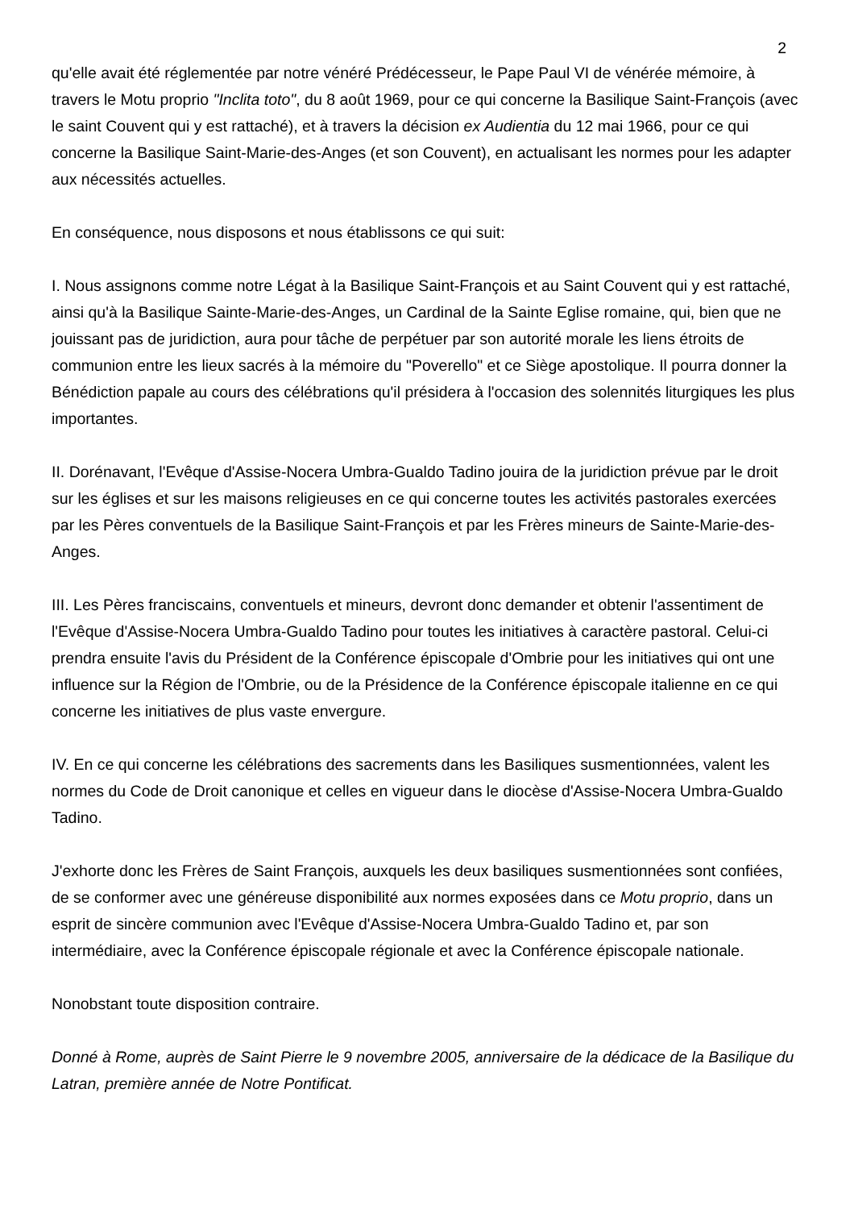2
qu'elle avait été réglementée par notre vénéré Prédécesseur, le Pape Paul VI de vénérée mémoire, à travers le Motu proprio "Inclita toto", du 8 août 1969, pour ce qui concerne la Basilique Saint-François (avec le saint Couvent qui y est rattaché), et à travers la décision ex Audientia du 12 mai 1966, pour ce qui concerne la Basilique Saint-Marie-des-Anges (et son Couvent), en actualisant les normes pour les adapter aux nécessités actuelles.
En conséquence, nous disposons et nous établissons ce qui suit:
I. Nous assignons comme notre Légat à la Basilique Saint-François et au Saint Couvent qui y est rattaché, ainsi qu'à la Basilique Sainte-Marie-des-Anges, un Cardinal de la Sainte Eglise romaine, qui, bien que ne jouissant pas de juridiction, aura pour tâche de perpétuer par son autorité morale les liens étroits de communion entre les lieux sacrés à la mémoire du "Poverello" et ce Siège apostolique. Il pourra donner la Bénédiction papale au cours des célébrations qu'il présidera à l'occasion des solennités liturgiques les plus importantes.
II. Dorénavant, l'Evêque d'Assise-Nocera Umbra-Gualdo Tadino jouira de la juridiction prévue par le droit sur les églises et sur les maisons religieuses en ce qui concerne toutes les activités pastorales exercées par les Pères conventuels de la Basilique Saint-François et par les Frères mineurs de Sainte-Marie-des-Anges.
III. Les Pères franciscains, conventuels et mineurs, devront donc demander et obtenir l'assentiment de l'Evêque d'Assise-Nocera Umbra-Gualdo Tadino pour toutes les initiatives à caractère pastoral. Celui-ci prendra ensuite l'avis du Président de la Conférence épiscopale d'Ombrie pour les initiatives qui ont une influence sur la Région de l'Ombrie, ou de la Présidence de la Conférence épiscopale italienne en ce qui concerne les initiatives de plus vaste envergure.
IV. En ce qui concerne les célébrations des sacrements dans les Basiliques susmentionnées, valent les normes du Code de Droit canonique et celles en vigueur dans le diocèse d'Assise-Nocera Umbra-Gualdo Tadino.
J'exhorte donc les Frères de Saint François, auxquels les deux basiliques susmentionnées sont confiées, de se conformer avec une généreuse disponibilité aux normes exposées dans ce Motu proprio, dans un esprit de sincère communion avec l'Evêque d'Assise-Nocera Umbra-Gualdo Tadino et, par son intermédiaire, avec la Conférence épiscopale régionale et avec la Conférence épiscopale nationale.
Nonobstant toute disposition contraire.
Donné à Rome, auprès de Saint Pierre le 9 novembre 2005, anniversaire de la dédicace de la Basilique du Latran, première année de Notre Pontificat.